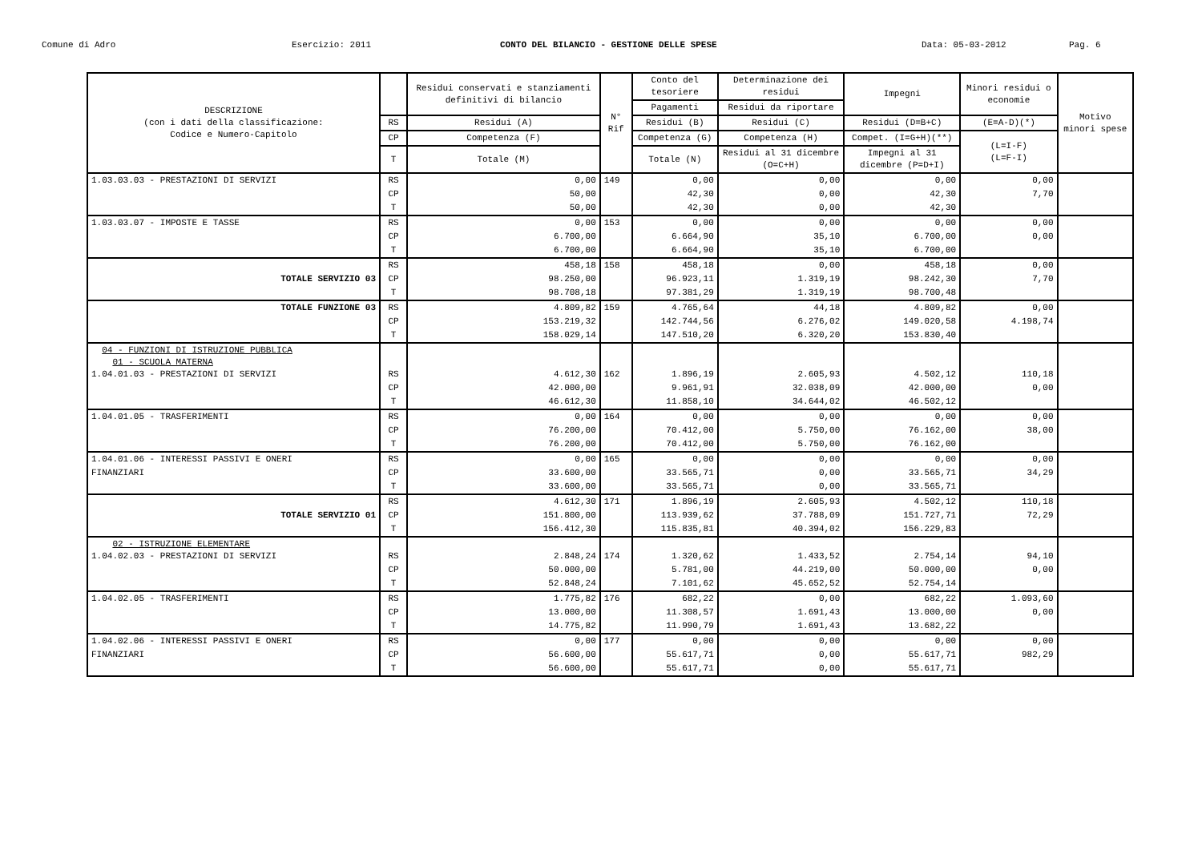Comune di Adro Esercizio: 2011 CONTO DEL BILANCIO - GESTIONE DELLE SPESE Data: 05-03-2012 Pag. 6
| DESCRIZIONE (con i dati della classificazione: Codice e Numero-Capitolo | | Residui conservati e stanziamenti definitivi di bilancio | N° Rif | Conto del tesoriere | Determinazione dei residui | Impegni | Minori residui o economie | Motivo minori spese |
| --- | --- | --- | --- | --- | --- | --- | --- | --- |
| | | | | Pagamenti | Residui da riportare | | | |
| | RS | Residui (A) | | Residui (B) | Residui (C) | Residui (D=B+C) | (E=A-D)(*) | |
| | CP | Competenza (F) | | Competenza (G) | Competenza (H) | Compet. (I=G+H)(**) | (L=I-F) (L=F-I) | |
| | T | Totale (M) | | Totale (N) | Residui al 31 dicembre (O=C+H) | Impegni al 31 dicembre (P=D+I) | | |
| 1.03.03.03 - PRESTAZIONI DI SERVIZI | RS | 0,00 | 149 | 0,00 | 0,00 | 0,00 | 0,00 | |
| | CP | 50,00 | | 42,30 | 0,00 | 42,30 | 7,70 | |
| | T | 50,00 | | 42,30 | 0,00 | 42,30 | | |
| 1.03.03.07 - IMPOSTE E TASSE | RS | 0,00 | 153 | 0,00 | 0,00 | 0,00 | 0,00 | |
| | CP | 6.700,00 | | 6.664,90 | 35,10 | 6.700,00 | 0,00 | |
| | T | 6.700,00 | | 6.664,90 | 35,10 | 6.700,00 | | |
| | RS | 458,18 | 158 | 458,18 | 0,00 | 458,18 | 0,00 | |
| TOTALE SERVIZIO 03 | CP | 98.250,00 | | 96.923,11 | 1.319,19 | 98.242,30 | 7,70 | |
| | T | 98.708,18 | | 97.381,29 | 1.319,19 | 98.700,48 | | |
| TOTALE FUNZIONE 03 | RS | 4.809,82 | 159 | 4.765,64 | 44,18 | 4.809,82 | 0,00 | |
| | CP | 153.219,32 | | 142.744,56 | 6.276,02 | 149.020,58 | 4.198,74 | |
| | T | 158.029,14 | | 147.510,20 | 6.320,20 | 153.830,40 | | |
| 04 - FUNZIONI DI ISTRUZIONE PUBBLICA 01 - SCUOLA MATERNA 1.04.01.03 - PRESTAZIONI DI SERVIZI | RS | 4.612,30 | 162 | 1.896,19 | 2.605,93 | 4.502,12 | 110,18 | |
| | CP | 42.000,00 | | 9.961,91 | 32.038,09 | 42.000,00 | 0,00 | |
| | T | 46.612,30 | | 11.858,10 | 34.644,02 | 46.502,12 | | |
| 1.04.01.05 - TRASFERIMENTI | RS | 0,00 | 164 | 0,00 | 0,00 | 0,00 | 0,00 | |
| | CP | 76.200,00 | | 70.412,00 | 5.750,00 | 76.162,00 | 38,00 | |
| | T | 76.200,00 | | 70.412,00 | 5.750,00 | 76.162,00 | | |
| 1.04.01.06 - INTERESSI PASSIVI E ONERI | RS | 0,00 | 165 | 0,00 | 0,00 | 0,00 | 0,00 | |
| FINANZIARI | CP | 33.600,00 | | 33.565,71 | 0,00 | 33.565,71 | 34,29 | |
| | T | 33.600,00 | | 33.565,71 | 0,00 | 33.565,71 | | |
| | RS | 4.612,30 | 171 | 1.896,19 | 2.605,93 | 4.502,12 | 110,18 | |
| TOTALE SERVIZIO 01 | CP | 151.800,00 | | 113.939,62 | 37.788,09 | 151.727,71 | 72,29 | |
| | T | 156.412,30 | | 115.835,81 | 40.394,02 | 156.229,83 | | |
| 02 - ISTRUZIONE ELEMENTARE 1.04.02.03 - PRESTAZIONI DI SERVIZI | RS | 2.848,24 | 174 | 1.320,62 | 1.433,52 | 2.754,14 | 94,10 | |
| | CP | 50.000,00 | | 5.781,00 | 44.219,00 | 50.000,00 | 0,00 | |
| | T | 52.848,24 | | 7.101,62 | 45.652,52 | 52.754,14 | | |
| 1.04.02.05 - TRASFERIMENTI | RS | 1.775,82 | 176 | 682,22 | 0,00 | 682,22 | 1.093,60 | |
| | CP | 13.000,00 | | 11.308,57 | 1.691,43 | 13.000,00 | 0,00 | |
| | T | 14.775,82 | | 11.990,79 | 1.691,43 | 13.682,22 | | |
| 1.04.02.06 - INTERESSI PASSIVI E ONERI | RS | 0,00 | 177 | 0,00 | 0,00 | 0,00 | 0,00 | |
| FINANZIARI | CP | 56.600,00 | | 55.617,71 | 0,00 | 55.617,71 | 982,29 | |
| | T | 56.600,00 | | 55.617,71 | 0,00 | 55.617,71 | | |